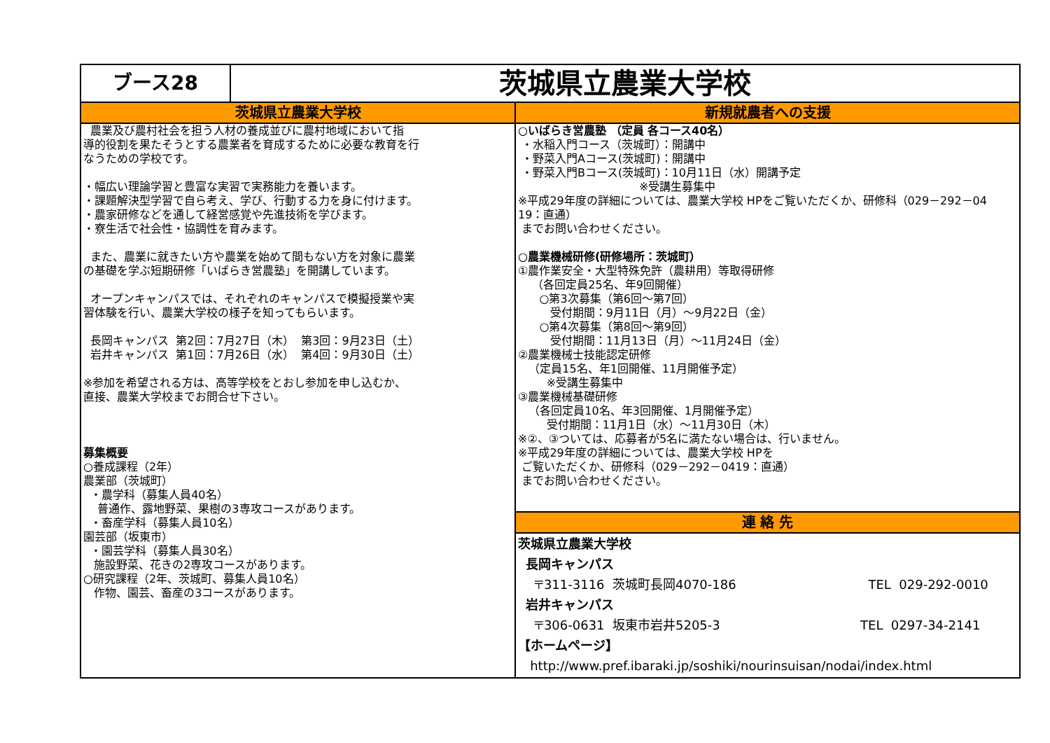ブース28
茨城県立農業大学校
茨城県立農業大学校
農業及び農村社会を担う人材の養成並びに農村地域において指 導的役割を果たそうとする農業者を育成するために必要な教育を行 なうための学校です。 ・幅広い理論学習と豊富な実習で実務能力を養います。 ・課題解決型学習で自ら考え、学び、行動する力を身に付けます。 ・農家研修などを通して経営感覚や先進技術を学びます。 ・寮生活で社会性・協調性を育みます。 また、農業に就きたい方や農業を始めて間もない方を対象に農業 の基礎を学ぶ短期研修「いばらき営農塾」を開講しています。 オープンキャンパスでは、それぞれのキャンパスで模擬授業や実 習体験を行い、農業大学校の様子を知ってもらいます。 長岡キャンパス 第2回：7月27日（木） 第3回：9月23日（土） 岩井キャンパス 第1回：7月26日（水） 第4回：9月30日（土） ※参加を希望される方は、高等学校をとおし参加を申し込むか、 直接、農業大学校までお問合せ下さい。 募集概要 ○養成課程（2年） 農業部（茨城町） ・農学科（募集人員40名） 普通作、露地野菜、果樹の3専攻コースがあります。 ・畜産学科（募集人員10名） 園芸部（坂東市） ・園芸学科（募集人員30名） 施設野菜、花きの2専攻コースがあります。 ○研究課程（2年、茨城町、募集人員10名） 作物、園芸、畜産の3コースがあります。
新規就農者への支援
○いばらき営農塾 （定員 各コース40名） ・水稲入門コース（茨城町）：開講中 ・野菜入門Aコース(茨城町)：開講中 ・野菜入門Bコース(茨城町)：10月11日（水）開講予定 ※受講生募集中 ※平成29年度の詳細については、農業大学校 HPをご覧いただくか、研修科（029－292－04 19：直通） までお問い合わせください。 ○農業機械研修(研修場所：茨城町） ①農作業安全・大型特殊免許（農耕用）等取得研修 （各回定員25名、年9回開催） ○第3次募集（第6回～第7回） 受付期間：9月11日（月）～9月22日（金） ○第4次募集（第8回～第9回） 受付期間：11月13日（月）～11月24日（金） ②農業機械士技能認定研修 （定員15名、年1回開催、11月開催予定） ※受講生募集中 ③農業機械基礎研修 （各回定員10名、年3回開催、1月開催予定） 受付期間：11月1日（水）～11月30日（木） ※②、③ついては、応募者が5名に満たない場合は、行いません。 ※平成29年度の詳細については、農業大学校 HPを ご覧いただくか、研修科（029－292－0419：直通） までお問い合わせください。
連 絡 先
茨城県立農業大学校 長岡キャンパス 〒311-3116 茨城町長岡4070-186 TEL 029-292-0010 岩井キャンパス 〒306-0631 坂東市岩井5205-3 TEL 0297-34-2141 【ホームページ】 http://www.pref.ibaraki.jp/soshiki/nourinsuisan/nodai/index.html